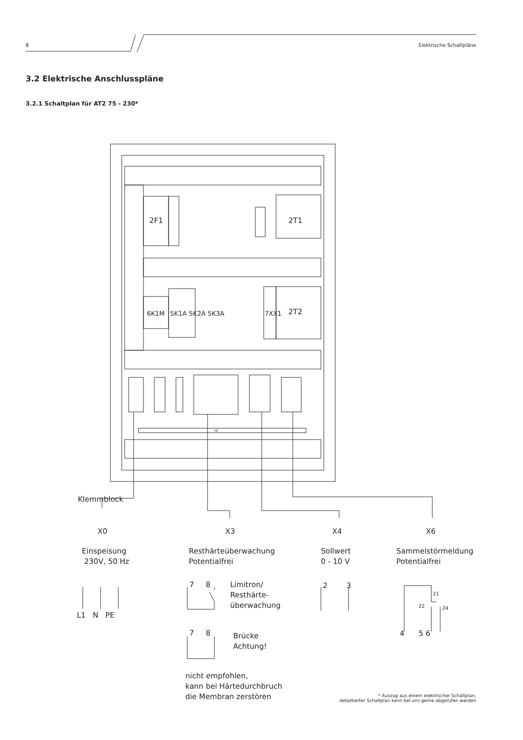8 Elektrische Schaltpläne
3.2 Elektrische Anschlusspläne
3.2.1 Schaltplan für AT2 75 - 230*
2F1 2T1
2T2
6K1M 5K1A 5K2A 5K3A 7XX1
PE
Klemmblock
X0 X3 X4 X6
Einspeisung
230V, 50 Hz
Resthärteüberwachung
Potentialfrei
Sollwert
0 - 10 V
Sammelstörmeldung
Potentialfrei
L1 N PE
7 8
Limitron/
Resthärte-
überwachung
2 3
21
22 24
4 5 6
7 8
Brücke
Achtung!
nicht empfohlen,
kann bei Härtedurchbruch
die Membran zerstören
* Auszug aus einem elektrischer Schaltplan,
detaillierter Schaltplan kann bei uns gerne abgerufen werden